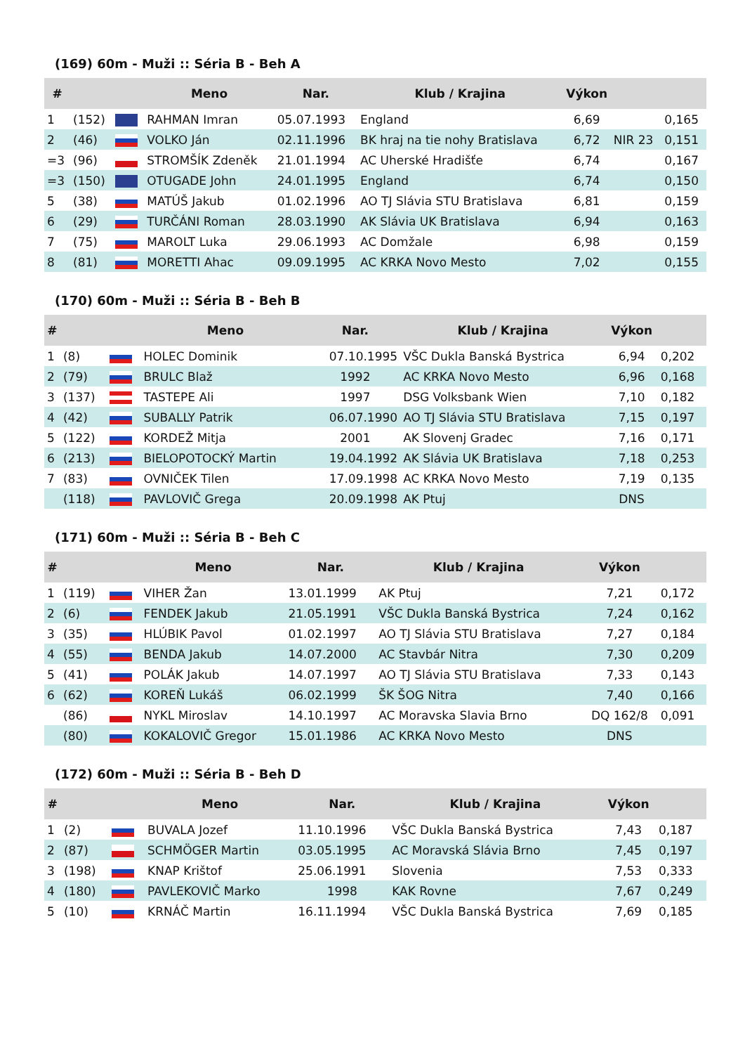(169) 60m - Muži :: Séria B - Beh A
| # | | | Meno | Nar. | Klub / Krajina | Výkon | | |
| --- | --- | --- | --- | --- | --- | --- | --- | --- |
| 1 | (152) | | RAHMAN Imran | 05.07.1993 | England | 6,69 | | 0,165 |
| 2 | (46) | | VOLKO Ján | 02.11.1996 | BK hraj na tie nohy Bratislava | 6,72 | NIR 23 | 0,151 |
| =3 | (96) | | STROMŠÍK Zdeněk | 21.01.1994 | AC Uherské Hradišťe | 6,74 | | 0,167 |
| =3 | (150) | | OTUGADE John | 24.01.1995 | England | 6,74 | | 0,150 |
| 5 | (38) | | MATÚŠ Jakub | 01.02.1996 | AO TJ Slávia STU Bratislava | 6,81 | | 0,159 |
| 6 | (29) | | TURČÁNI Roman | 28.03.1990 | AK Slávia UK Bratislava | 6,94 | | 0,163 |
| 7 | (75) | | MAROLT Luka | 29.06.1993 | AC Domžale | 6,98 | | 0,159 |
| 8 | (81) | | MORETTI Ahac | 09.09.1995 | AC KRKA Novo Mesto | 7,02 | | 0,155 |
(170) 60m - Muži :: Séria B - Beh B
| # | | | Meno | Nar. | Klub / Krajina | Výkon | |
| --- | --- | --- | --- | --- | --- | --- | --- |
| 1 | (8) | | HOLEC Dominik | 07.10.1995 | VŠC Dukla Banská Bystrica | 6,94 | 0,202 |
| 2 | (79) | | BRULC Blaž | 1992 | AC KRKA Novo Mesto | 6,96 | 0,168 |
| 3 | (137) | | TASTEPE Ali | 1997 | DSG Volksbank Wien | 7,10 | 0,182 |
| 4 | (42) | | SUBALLY Patrik | 06.07.1990 | AO TJ Slávia STU Bratislava | 7,15 | 0,197 |
| 5 | (122) | | KORDEŽ Mitja | 2001 | AK Slovenj Gradec | 7,16 | 0,171 |
| 6 | (213) | | BIELOPOTOCKÝ Martin | 19.04.1992 | AK Slávia UK Bratislava | 7,18 | 0,253 |
| 7 | (83) | | OVNIČEK Tilen | 17.09.1998 | AC KRKA Novo Mesto | 7,19 | 0,135 |
| | (118) | | PAVLOVIČ Grega | 20.09.1998 | AK Ptuj | DNS | |
(171) 60m - Muži :: Séria B - Beh C
| # | | | Meno | Nar. | Klub / Krajina | Výkon | |
| --- | --- | --- | --- | --- | --- | --- | --- |
| 1 | (119) | | VIHER Žan | 13.01.1999 | AK Ptuj | 7,21 | 0,172 |
| 2 | (6) | | FENDEK Jakub | 21.05.1991 | VŠC Dukla Banská Bystrica | 7,24 | 0,162 |
| 3 | (35) | | HLÚBIK Pavol | 01.02.1997 | AO TJ Slávia STU Bratislava | 7,27 | 0,184 |
| 4 | (55) | | BENDA Jakub | 14.07.2000 | AC Stavbár Nitra | 7,30 | 0,209 |
| 5 | (41) | | POLÁK Jakub | 14.07.1997 | AO TJ Slávia STU Bratislava | 7,33 | 0,143 |
| 6 | (62) | | KOREŇ Lukáš | 06.02.1999 | ŠK ŠOG Nitra | 7,40 | 0,166 |
| | (86) | | NYKL Miroslav | 14.10.1997 | AC Moravska Slavia Brno | DQ 162/8 | 0,091 |
| | (80) | | KOKALOVIČ Gregor | 15.01.1986 | AC KRKA Novo Mesto | DNS | |
(172) 60m - Muži :: Séria B - Beh D
| # | | | Meno | Nar. | Klub / Krajina | Výkon | |
| --- | --- | --- | --- | --- | --- | --- | --- |
| 1 | (2) | | BUVALA Jozef | 11.10.1996 | VŠC Dukla Banská Bystrica | 7,43 | 0,187 |
| 2 | (87) | | SCHMÖGER Martin | 03.05.1995 | AC Moravská Slávia Brno | 7,45 | 0,197 |
| 3 | (198) | | KNAP Krištof | 25.06.1991 | Slovenia | 7,53 | 0,333 |
| 4 | (180) | | PAVLEKOVIČ Marko | 1998 | KAK Rovne | 7,67 | 0,249 |
| 5 | (10) | | KRNÁČ Martin | 16.11.1994 | VŠC Dukla Banská Bystrica | 7,69 | 0,185 |